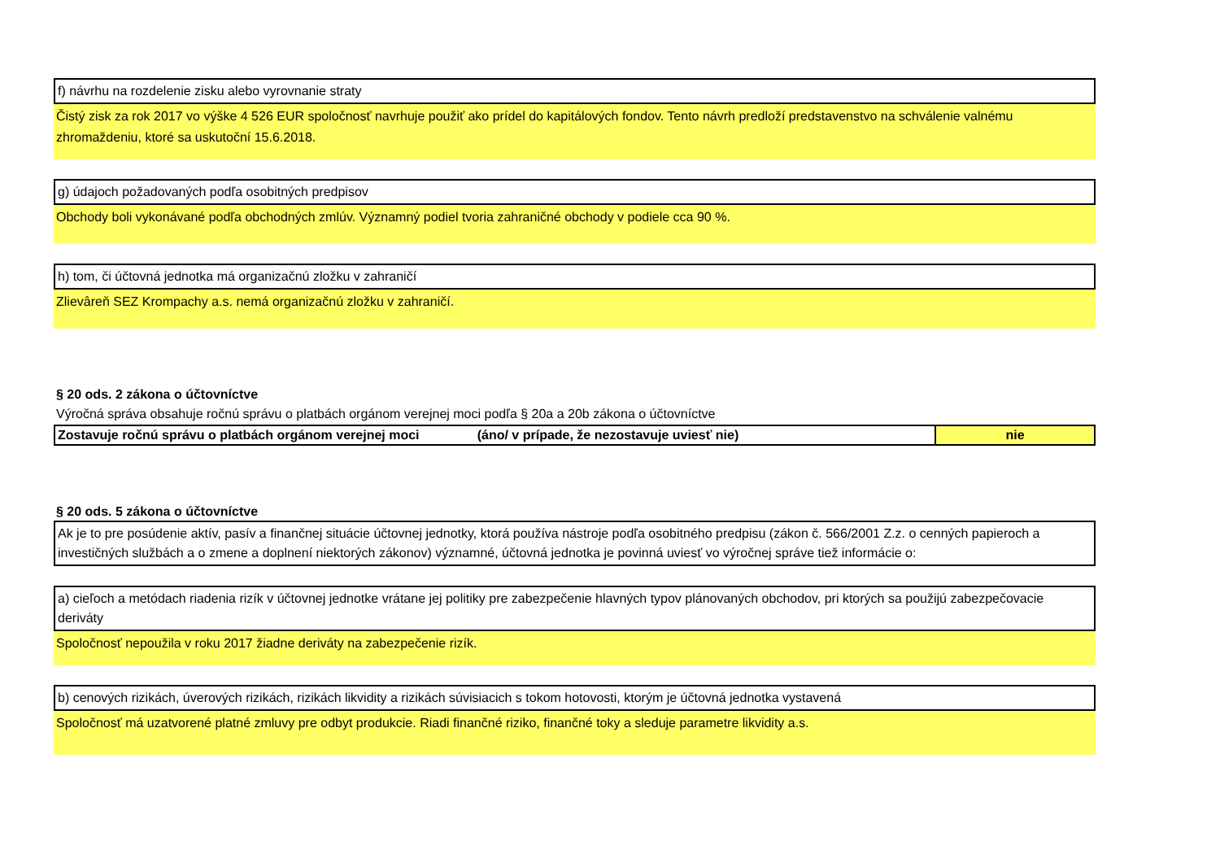f) návrhu na rozdelenie zisku alebo vyrovnanie straty
Čistý zisk za rok 2017 vo výške 4 526 EUR spoločnosť navrhuje použiť ako prídel do kapitálových fondov. Tento návrh predloží predstavenstvo na schválenie valnému zhromaždeniu, ktoré sa uskutoční 15.6.2018.
g) údajoch požadovaných podľa osobitných predpisov
Obchody boli vykonávané podľa obchodných zmlúv. Významný podiel tvoria zahraničné obchody v podiele cca 90 %.
h) tom, či účtovná jednotka má organizačnú zložku v zahraničí
Zlievâreň SEZ Krompachy a.s. nemá organizačnú zložku v zahraničí.
§ 20 ods. 2 zákona o účtovníctve
Výročná správa obsahuje ročnú správu o platbách orgánom verejnej moci podľa § 20a a 20b zákona o účtovníctve
| Zostavuje ročnú správu o platbách orgánom verejnej moci (áno/ v prípade, že nezostavuje uviesť nie) | nie |
§ 20 ods. 5 zákona o účtovníctve
Ak je to pre posúdenie aktív, pasív a finančnej situácie účtovnej jednotky, ktorá používa nástroje podľa osobitného predpisu (zákon č. 566/2001 Z.z. o cenných papieroch a investičných službách a o zmene a doplnení niektorých zákonov) významné, účtovná jednotka je povinná uviesť vo výročnej správe tiež informácie o:
a) cieľoch a metódach riadenia rizík v účtovnej jednotke vrátane jej politiky pre zabezpečenie hlavných typov plánovaných obchodov, pri ktorých sa použijú zabezpečovacie deriváty
Spoločnosť nepoužila v roku 2017 žiadne deriváty na zabezpečenie rizík.
b) cenových rizikách, úverových rizikách, rizikách likvidity a rizikách súvisiacich s tokom hotovosti, ktorým je účtovná jednotka vystavená
Spoločnosť má uzatvorené platné zmluvy pre odbyt produkcie. Riadi finančné riziko, finančné toky a sleduje parametre likvidity a.s.